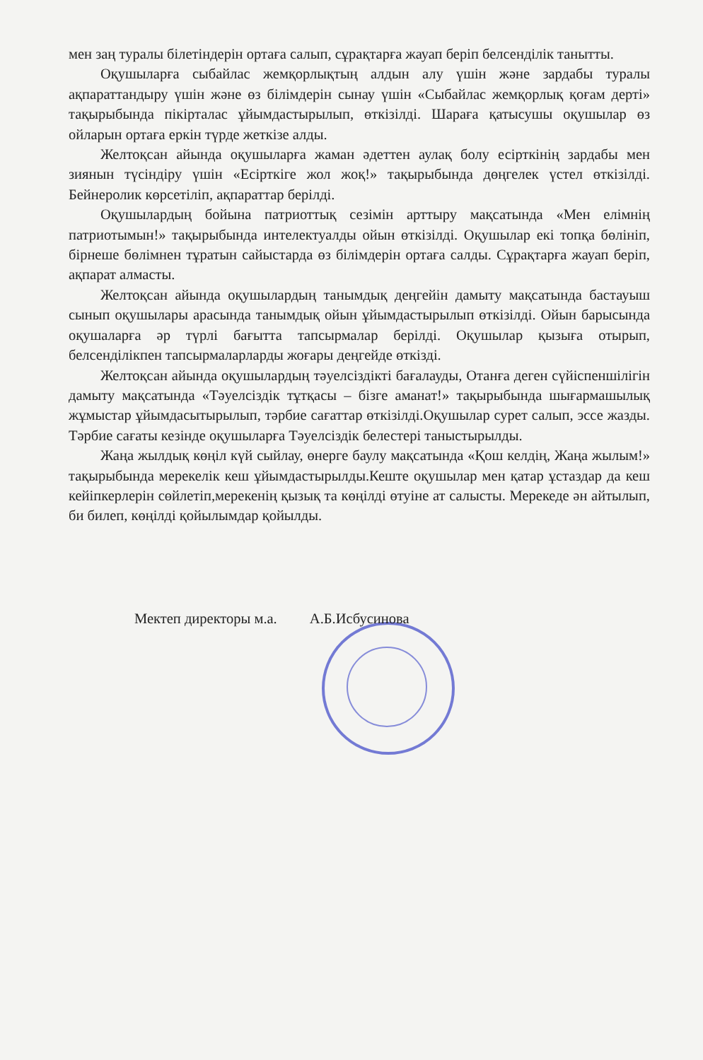мен заң туралы білетіндерін ортаға салып, сұрақтарға жауап беріп белсенділік танытты.
Оқушыларға сыбайлас жемқорлықтың алдын алу үшін және зардабы туралы ақпараттандыру үшін және өз білімдерін сынау үшін «Сыбайлас жемқорлық қоғам дерті» тақырыбында пікірталас ұйымдастырылып, өткізілді. Шараға қатысушы оқушылар өз ойларын ортаға еркін түрде жеткізе алды.
Желтоқсан айында оқушыларға жаман әдеттен аулақ болу есірткінің зардабы мен зиянын түсіндіру үшін «Есірткіге жол жоқ!» тақырыбында дөңгелек үстел өткізілді. Бейнеролик көрсетіліп, ақпараттар берілді.
Оқушылардың бойына патриоттық сезімін арттыру мақсатында «Мен елімнің патриотымын!» тақырыбында интелектуалды ойын өткізілді. Оқушылар екі топқа бөлініп, бірнеше бөлімнен тұратын сайыстарда өз білімдерін ортаға салды. Сұрақтарға жауап беріп, ақпарат алмасты.
Желтоқсан айында оқушылардың танымдық деңгейін дамыту мақсатында бастауыш сынып оқушылары арасында танымдық ойын ұйымдастырылып өткізілді. Ойын барысында оқушаларға әр түрлі бағытта тапсырмалар берілді. Оқушылар қызыға отырып, белсенділікпен тапсырмаларларды жоғары деңгейде өткізді.
Желтоқсан айында оқушылардың тәуелсіздікті бағалауды, Отанға деген сүйіспеншілігін дамыту мақсатында «Тәуелсіздік тұтқасы – бізге аманат!» тақырыбында шығармашылық жұмыстар ұйымдасытырылып, тәрбие сағаттар өткізілді.Оқушылар сурет салып, эссе жазды. Тәрбие сағаты кезінде оқушыларға Тәуелсіздік белестері таныстырылды.
Жаңа жылдық көңіл күй сыйлау, өнерге баулу мақсатында «Қош келдің, Жаңа жылым!» тақырыбында мерекелік кеш ұйымдастырылды.Кеште оқушылар мен қатар ұстаздар да кеш кейіпкерлерін сөйлетіп,мерекенің қызық та көңілді өтуіне ат салысты. Мерекеде ән айтылып, би билеп, көңілді қойылымдар қойылды.
Мектеп директоры м.а. А.Б.Исбусинова